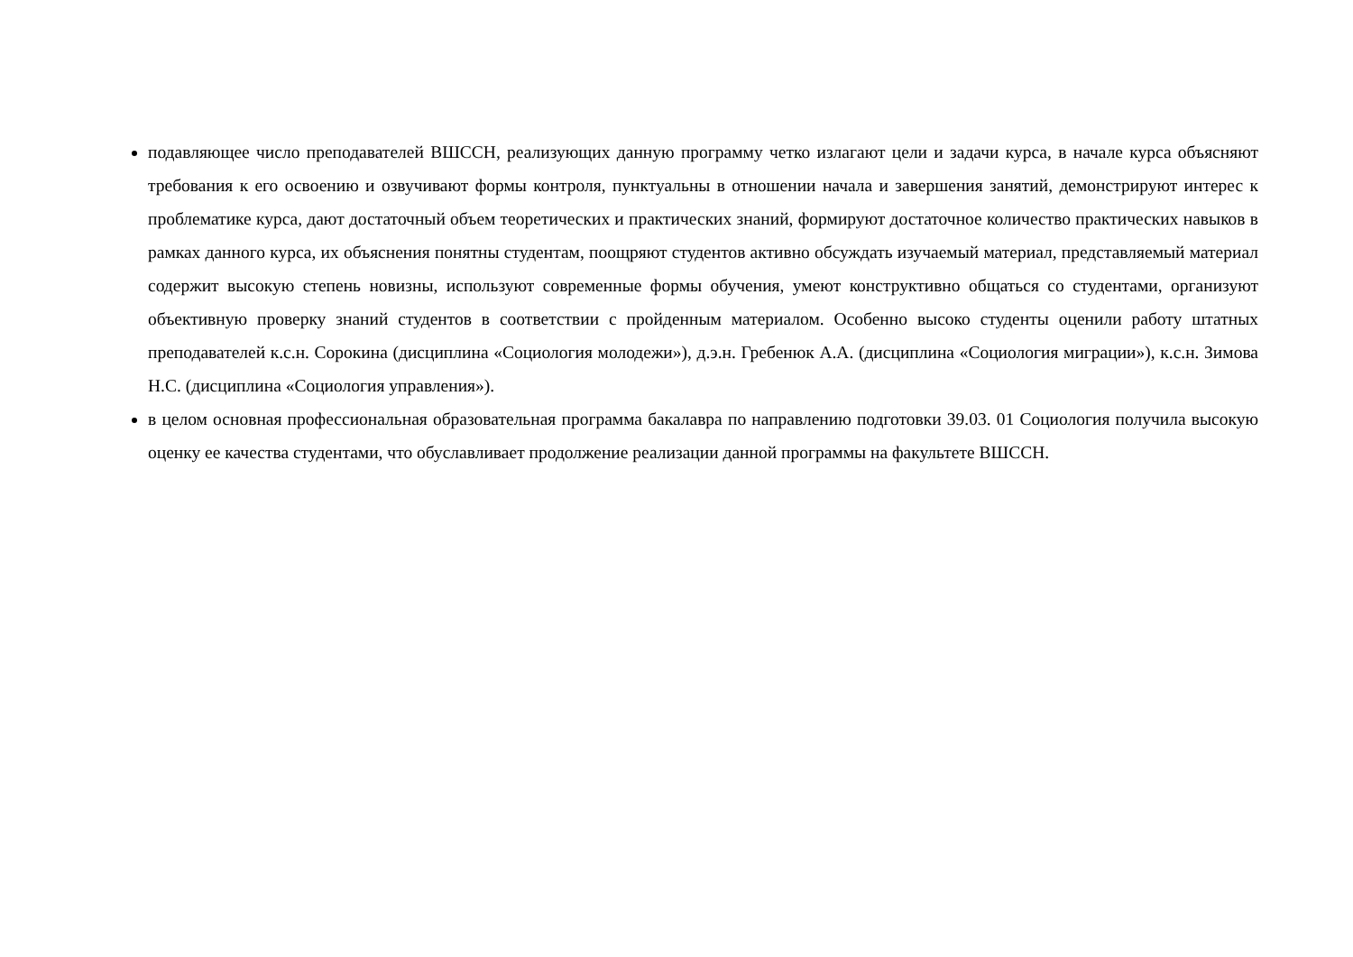подавляющее число преподавателей ВШССН, реализующих данную программу четко излагают цели и задачи курса, в начале курса объясняют требования к его освоению и озвучивают формы контроля, пунктуальны в отношении начала и завершения занятий, демонстрируют интерес к проблематике курса, дают достаточный объем теоретических и практических знаний, формируют достаточное количество практических навыков в рамках данного курса, их объяснения понятны студентам, поощряют студентов активно обсуждать изучаемый материал, представляемый материал содержит высокую степень новизны, используют современные формы обучения, умеют конструктивно общаться со студентами, организуют объективную проверку знаний студентов в соответствии с пройденным материалом. Особенно высоко студенты оценили работу штатных преподавателей к.с.н. Сорокина (дисциплина «Социология молодежи»), д.э.н. Гребенюк А.А. (дисциплина «Социология миграции»), к.с.н. Зимова Н.С. (дисциплина «Социология управления»).
в целом основная профессиональная образовательная программа бакалавра по направлению подготовки 39.03. 01 Социология получила высокую оценку ее качества студентами, что обуславливает продолжение реализации данной программы на факультете ВШССН.